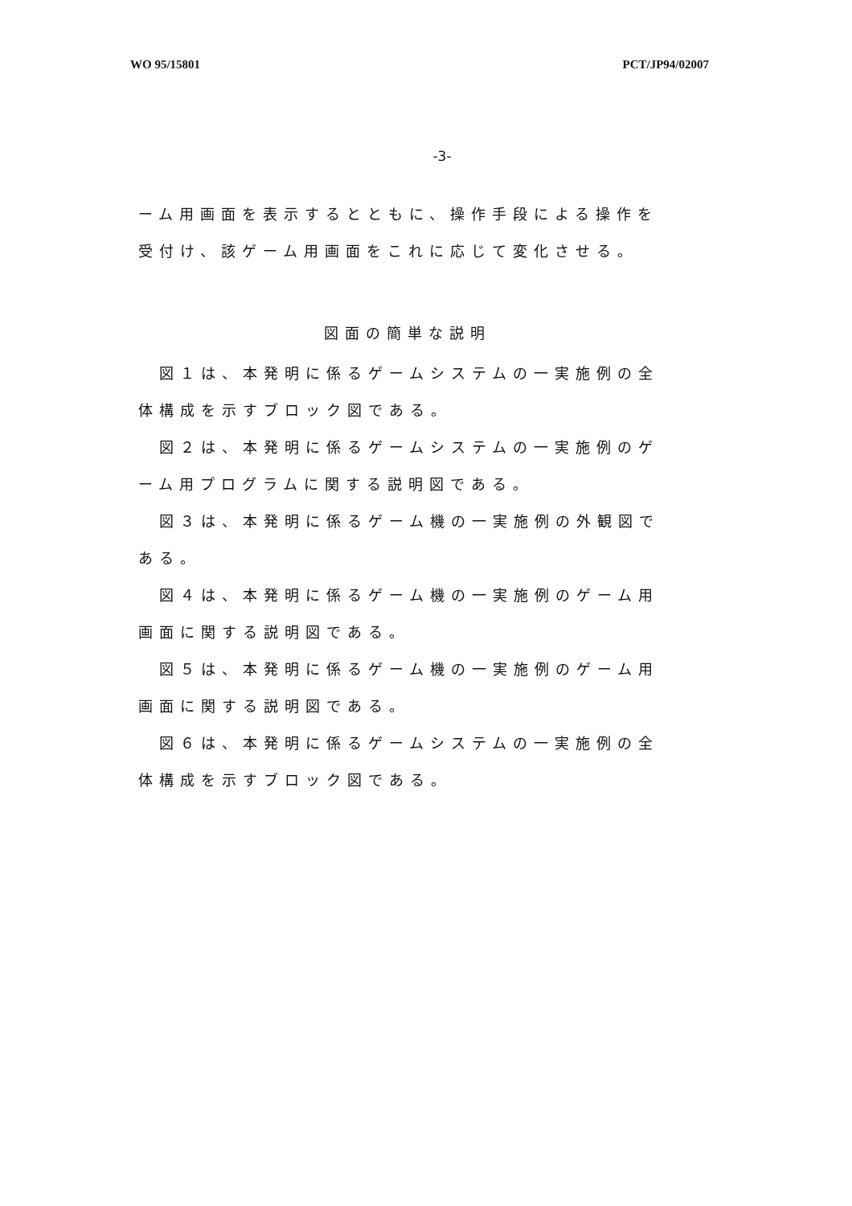WO 95/15801 PCT/JP94/02007
-3-
ーム用画面を表示するとともに、操作手段による操作を受付け、該ゲーム用画面をこれに応じて変化させる。
図面の簡単な説明
図１は、本発明に係るゲームシステムの一実施例の全体構成を示すブロック図である。
図２は、本発明に係るゲームシステムの一実施例のゲーム用プログラムに関する説明図である。
図３は、本発明に係るゲーム機の一実施例の外観図である。
図４は、本発明に係るゲーム機の一実施例のゲーム用画面に関する説明図である。
図５は、本発明に係るゲーム機の一実施例のゲーム用画面に関する説明図である。
図６は、本発明に係るゲームシステムの一実施例の全体構成を示すブロック図である。